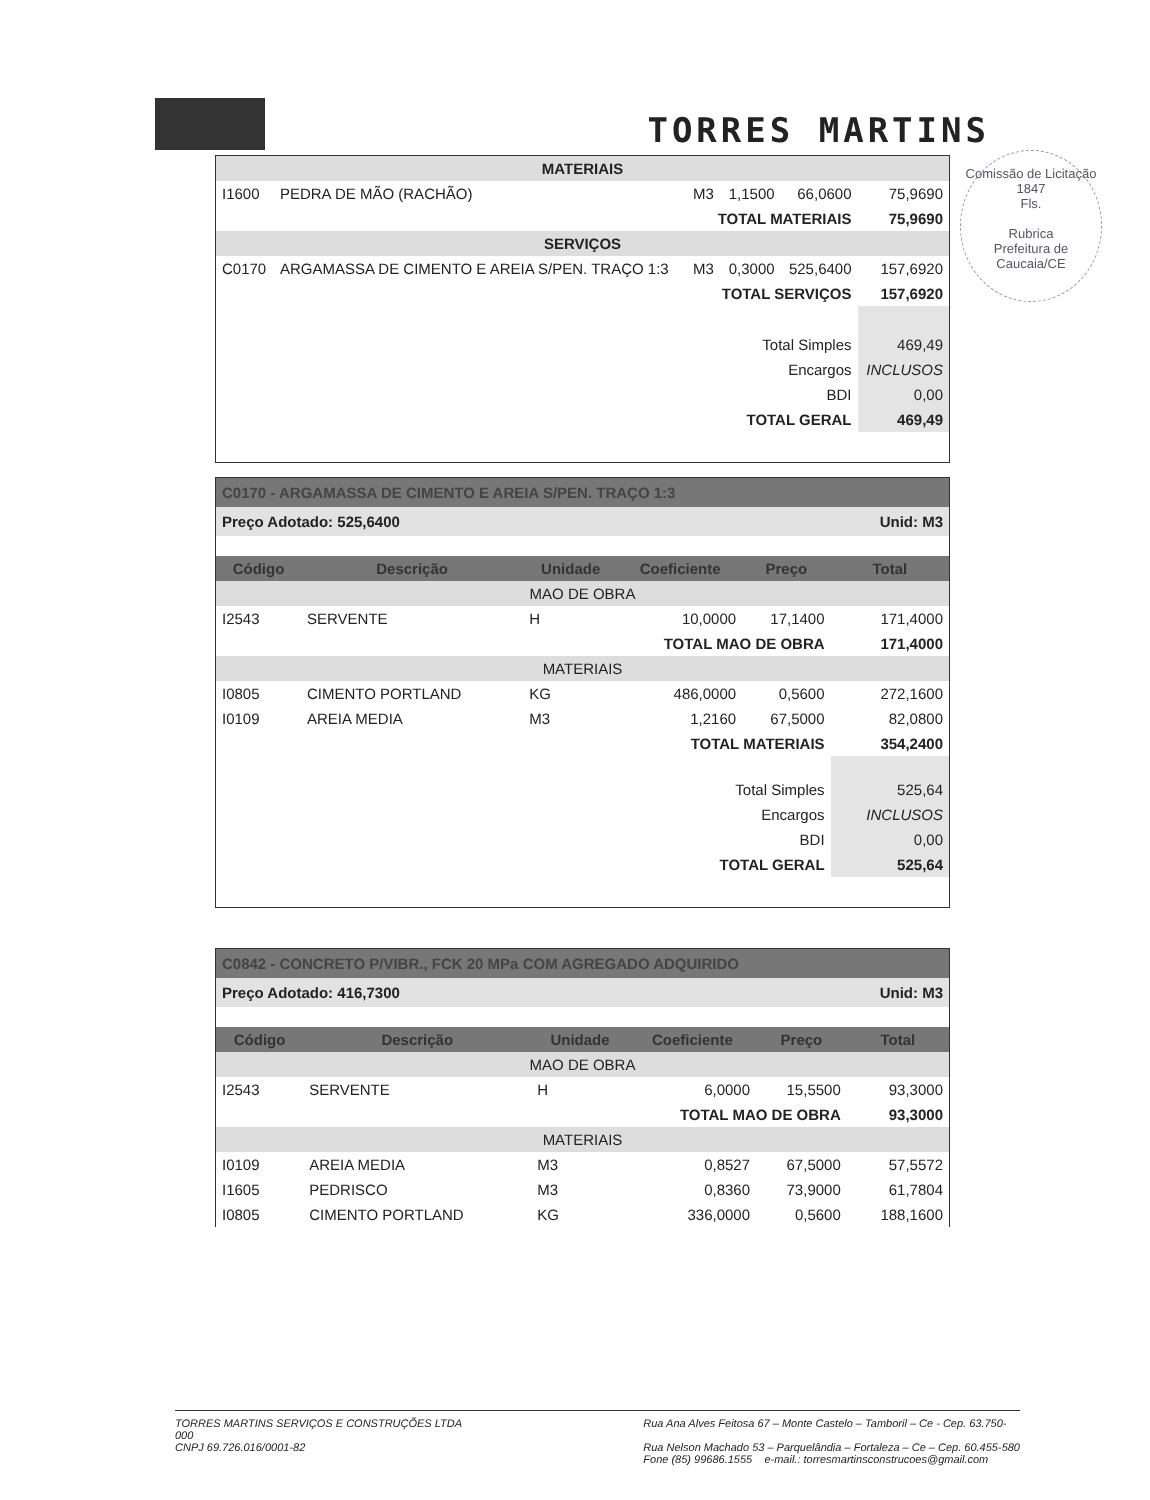TORRES MARTINS
Comissão de Licitação
1847
Fls.
Rubrica
Prefeitura de Caucaia/CE
| MATERIAIS | | | | | |
| I1600 | PEDRA DE MÃO (RACHÃO) | M3 | 1,1500 | 66,0600 | 75,9690 |
| TOTAL MATERIAIS | | | | | 75,9690 |
| SERVIÇOS | | | | | |
| C0170 | ARGAMASSA DE CIMENTO E AREIA S/PEN. TRAÇO 1:3 | M3 | 0,3000 | 525,6400 | 157,6920 |
| TOTAL SERVIÇOS | | | | | 157,6920 |
| Total Simples | | | | | 469,49 |
| Encargos | | | | | INCLUSOS |
| BDI | | | | | 0,00 |
| TOTAL GERAL | | | | | 469,49 |
C0170 - ARGAMASSA DE CIMENTO E AREIA S/PEN. TRAÇO 1:3
Preço Adotado: 525,6400 Unid: M3
| Código | Descrição | Unidade | Coeficiente | Preço | Total |
| --- | --- | --- | --- | --- | --- |
| MAO DE OBRA | | | | | |
| I2543 | SERVENTE | H | 10,0000 | 17,1400 | 171,4000 |
| TOTAL MAO DE OBRA | | | | | 171,4000 |
| MATERIAIS | | | | | |
| I0805 | CIMENTO PORTLAND | KG | 486,0000 | 0,5600 | 272,1600 |
| I0109 | AREIA MEDIA | M3 | 1,2160 | 67,5000 | 82,0800 |
| TOTAL MATERIAIS | | | | | 354,2400 |
| Total Simples | | | | | 525,64 |
| Encargos | | | | | INCLUSOS |
| BDI | | | | | 0,00 |
| TOTAL GERAL | | | | | 525,64 |
C0842 - CONCRETO P/VIBR., FCK 20 MPa COM AGREGADO ADQUIRIDO
Preço Adotado: 416,7300 Unid: M3
| Código | Descrição | Unidade | Coeficiente | Preço | Total |
| --- | --- | --- | --- | --- | --- |
| MAO DE OBRA | | | | | |
| I2543 | SERVENTE | H | 6,0000 | 15,5500 | 93,3000 |
| TOTAL MAO DE OBRA | | | | | 93,3000 |
| MATERIAIS | | | | | |
| I0109 | AREIA MEDIA | M3 | 0,8527 | 67,5000 | 57,5572 |
| I1605 | PEDRISCO | M3 | 0,8360 | 73,9000 | 61,7804 |
| I0805 | CIMENTO PORTLAND | KG | 336,0000 | 0,5600 | 188,1600 |
TORRES MARTINS SERVIÇOS E CONSTRUÇÕES LTDA
000
CNPJ 69.726.016/0001-82
Rua Ana Alves Feitosa 67 – Monte Castelo – Tamboril – Ce - Cep. 63.750-
Rua Nelson Machado 53 – Parquelândia – Fortaleza – Ce – Cep. 60.455-580
Fone (85) 99686.1555 e-mail.: torresmartinsconstrucoes@gmail.com